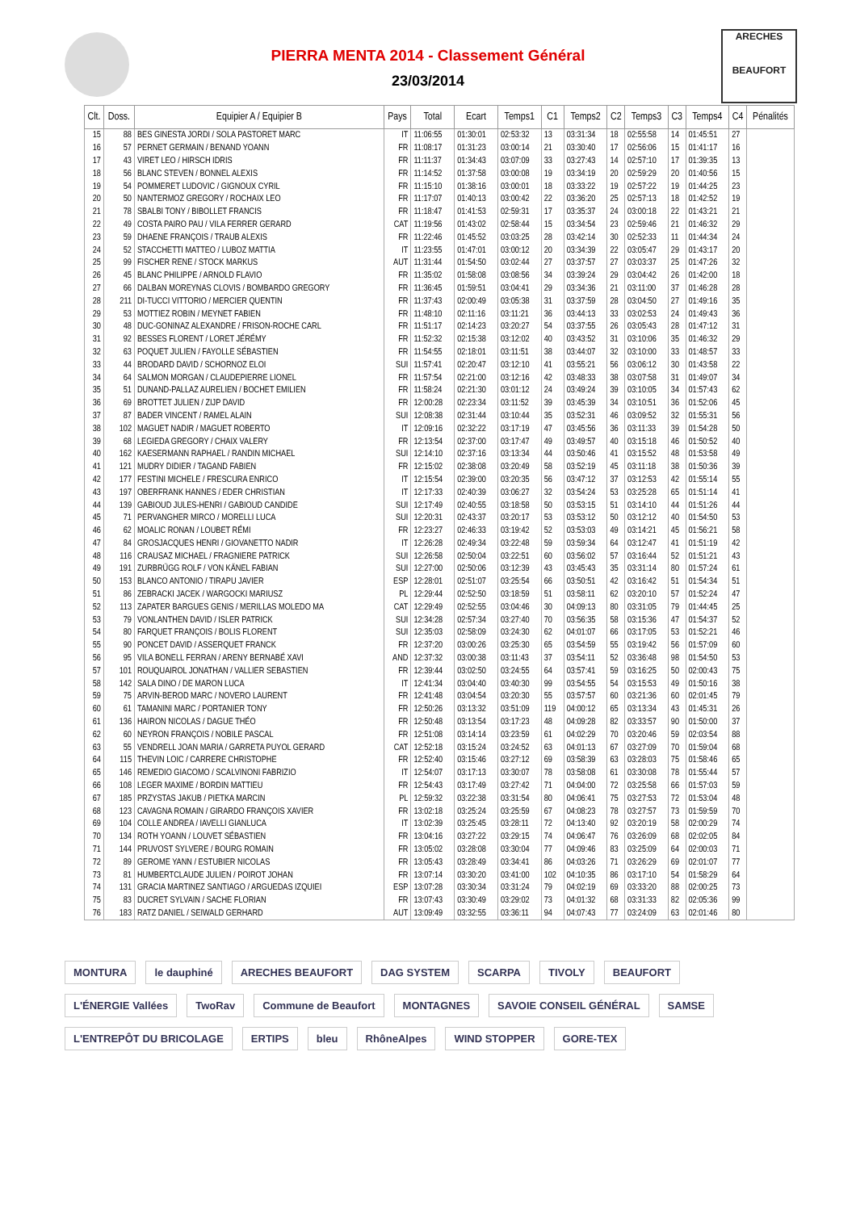ARECHES
BEAUFORT
PIERRA MENTA 2014 - Classement Général
23/03/2014
| Clt. | Doss. | Equipier A / Equipier B | Pays | Total | Ecart | Temps1 | C1 | Temps2 | C2 | Temps3 | C3 | Temps4 | C4 | Pénalités |
| --- | --- | --- | --- | --- | --- | --- | --- | --- | --- | --- | --- | --- | --- | --- |
| 15 | 88 | BES GINESTA JORDI / SOLA PASTORET MARC | IT | 11:06:55 | 01:30:01 | 02:53:32 | 13 | 03:31:34 | 18 | 02:55:58 | 14 | 01:45:51 | 27 | |
| 16 | 57 | PERNET GERMAIN / BENAND YOANN | FR | 11:08:17 | 01:31:23 | 03:00:14 | 21 | 03:30:40 | 17 | 02:56:06 | 15 | 01:41:17 | 16 | |
| 17 | 43 | VIRET LEO / HIRSCH IDRIS | FR | 11:11:37 | 01:34:43 | 03:07:09 | 33 | 03:27:43 | 14 | 02:57:10 | 17 | 01:39:35 | 13 | |
| 18 | 56 | BLANC STEVEN / BONNEL ALEXIS | FR | 11:14:52 | 01:37:58 | 03:00:08 | 19 | 03:34:19 | 20 | 02:59:29 | 20 | 01:40:56 | 15 | |
| 19 | 54 | POMMERET LUDOVIC / GIGNOUX CYRIL | FR | 11:15:10 | 01:38:16 | 03:00:01 | 18 | 03:33:22 | 19 | 02:57:22 | 19 | 01:44:25 | 23 | |
| 20 | 50 | NANTERMOZ GREGORY / ROCHAIX LEO | FR | 11:17:07 | 01:40:13 | 03:00:42 | 22 | 03:36:20 | 25 | 02:57:13 | 18 | 01:42:52 | 19 | |
| 21 | 78 | SBALBI TONY / BIBOLLET FRANCIS | FR | 11:18:47 | 01:41:53 | 02:59:31 | 17 | 03:35:37 | 24 | 03:00:18 | 22 | 01:43:21 | 21 | |
| 22 | 49 | COSTA PAIRO PAU / VILA FERRER GERARD | CAT | 11:19:56 | 01:43:02 | 02:58:44 | 15 | 03:34:54 | 23 | 02:59:46 | 21 | 01:46:32 | 29 | |
| 23 | 59 | DHAENE FRANÇOIS / TRAUB ALEXIS | FR | 11:22:46 | 01:45:52 | 03:03:25 | 28 | 03:42:14 | 30 | 02:52:33 | 11 | 01:44:34 | 24 | |
| 24 | 52 | STACCHETTI MATTEO / LUBOZ MATTIA | IT | 11:23:55 | 01:47:01 | 03:00:12 | 20 | 03:34:39 | 22 | 03:05:47 | 29 | 01:43:17 | 20 | |
| 25 | 99 | FISCHER RENE / STOCK MARKUS | AUT | 11:31:44 | 01:54:50 | 03:02:44 | 27 | 03:37:57 | 27 | 03:03:37 | 25 | 01:47:26 | 32 | |
| 26 | 45 | BLANC PHILIPPE / ARNOLD FLAVIO | FR | 11:35:02 | 01:58:08 | 03:08:56 | 34 | 03:39:24 | 29 | 03:04:42 | 26 | 01:42:00 | 18 | |
| 27 | 66 | DALBAN MOREYNAS CLOVIS / BOMBARDO GREGORY | FR | 11:36:45 | 01:59:51 | 03:04:41 | 29 | 03:34:36 | 21 | 03:11:00 | 37 | 01:46:28 | 28 | |
| 28 | 211 | DI-TUCCI VITTORIO / MERCIER QUENTIN | FR | 11:37:43 | 02:00:49 | 03:05:38 | 31 | 03:37:59 | 28 | 03:04:50 | 27 | 01:49:16 | 35 | |
| 29 | 53 | MOTTIEZ ROBIN / MEYNET FABIEN | FR | 11:48:10 | 02:11:16 | 03:11:21 | 36 | 03:44:13 | 33 | 03:02:53 | 24 | 01:49:43 | 36 | |
| 30 | 48 | DUC-GONINAZ ALEXANDRE / FRISON-ROCHE CARL | FR | 11:51:17 | 02:14:23 | 03:20:27 | 54 | 03:37:55 | 26 | 03:05:43 | 28 | 01:47:12 | 31 | |
| 31 | 92 | BESSES FLORENT / LORET JÉRÉMY | FR | 11:52:32 | 02:15:38 | 03:12:02 | 40 | 03:43:52 | 31 | 03:10:06 | 35 | 01:46:32 | 29 | |
| 32 | 63 | POQUET JULIEN / FAYOLLE SÉBASTIEN | FR | 11:54:55 | 02:18:01 | 03:11:51 | 38 | 03:44:07 | 32 | 03:10:00 | 33 | 01:48:57 | 33 | |
| 33 | 44 | BRODARD DAVID / SCHORNOZ ELOI | SUI | 11:57:41 | 02:20:47 | 03:12:10 | 41 | 03:55:21 | 56 | 03:06:12 | 30 | 01:43:58 | 22 | |
| 34 | 64 | SALMON MORGAN / CLAUDEPIERRE LIONEL | FR | 11:57:54 | 02:21:00 | 03:12:16 | 42 | 03:48:33 | 38 | 03:07:58 | 31 | 01:49:07 | 34 | |
| 35 | 51 | DUNAND-PALLAZ AURELIEN / BOCHET EMILIEN | FR | 11:58:24 | 02:21:30 | 03:01:12 | 24 | 03:49:24 | 39 | 03:10:05 | 34 | 01:57:43 | 62 | |
| 36 | 69 | BROTTET JULIEN / ZIJP DAVID | FR | 12:00:28 | 02:23:34 | 03:11:52 | 39 | 03:45:39 | 34 | 03:10:51 | 36 | 01:52:06 | 45 | |
| 37 | 87 | BADER VINCENT / RAMEL ALAIN | SUI | 12:08:38 | 02:31:44 | 03:10:44 | 35 | 03:52:31 | 46 | 03:09:52 | 32 | 01:55:31 | 56 | |
| 38 | 102 | MAGUET NADIR / MAGUET ROBERTO | IT | 12:09:16 | 02:32:22 | 03:17:19 | 47 | 03:45:56 | 36 | 03:11:33 | 39 | 01:54:28 | 50 | |
| 39 | 68 | LEGIEDA GREGORY / CHAIX VALERY | FR | 12:13:54 | 02:37:00 | 03:17:47 | 49 | 03:49:57 | 40 | 03:15:18 | 46 | 01:50:52 | 40 | |
| 40 | 162 | KAESERMANN RAPHAEL / RANDIN MICHAEL | SUI | 12:14:10 | 02:37:16 | 03:13:34 | 44 | 03:50:46 | 41 | 03:15:52 | 48 | 01:53:58 | 49 | |
| 41 | 121 | MUDRY DIDIER / TAGAND FABIEN | FR | 12:15:02 | 02:38:08 | 03:20:49 | 58 | 03:52:19 | 45 | 03:11:18 | 38 | 01:50:36 | 39 | |
| 42 | 177 | FESTINI MICHELE / FRESCURA ENRICO | IT | 12:15:54 | 02:39:00 | 03:20:35 | 56 | 03:47:12 | 37 | 03:12:53 | 42 | 01:55:14 | 55 | |
| 43 | 197 | OBERFRANK HANNES / EDER CHRISTIAN | IT | 12:17:33 | 02:40:39 | 03:06:27 | 32 | 03:54:24 | 53 | 03:25:28 | 65 | 01:51:14 | 41 | |
| 44 | 139 | GABIOUD JULES-HENRI / GABIOUD CANDIDE | SUI | 12:17:49 | 02:40:55 | 03:18:58 | 50 | 03:53:15 | 51 | 03:14:10 | 44 | 01:51:26 | 44 | |
| 45 | 71 | PERVANGHER MIRCO / MORELLI LUCA | SUI | 12:20:31 | 02:43:37 | 03:20:17 | 53 | 03:53:12 | 50 | 03:12:12 | 40 | 01:54:50 | 53 | |
| 46 | 62 | MOALIC RONAN / LOUBET RÉMI | FR | 12:23:27 | 02:46:33 | 03:19:42 | 52 | 03:53:03 | 49 | 03:14:21 | 45 | 01:56:21 | 58 | |
| 47 | 84 | GROSJACQUES HENRI / GIOVANETTO NADIR | IT | 12:26:28 | 02:49:34 | 03:22:48 | 59 | 03:59:34 | 64 | 03:12:47 | 41 | 01:51:19 | 42 | |
| 48 | 116 | CRAUSAZ MICHAEL / FRAGNIERE PATRICK | SUI | 12:26:58 | 02:50:04 | 03:22:51 | 60 | 03:56:02 | 57 | 03:16:44 | 52 | 01:51:21 | 43 | |
| 49 | 191 | ZURBRÜGG ROLF / VON KÄNEL FABIAN | SUI | 12:27:00 | 02:50:06 | 03:12:39 | 43 | 03:45:43 | 35 | 03:31:14 | 80 | 01:57:24 | 61 | |
| 50 | 153 | BLANCO ANTONIO / TIRAPU JAVIER | ESP | 12:28:01 | 02:51:07 | 03:25:54 | 66 | 03:50:51 | 42 | 03:16:42 | 51 | 01:54:34 | 51 | |
| 51 | 86 | ZEBRACKI JACEK / WARGOCKI MARIUSZ | PL | 12:29:44 | 02:52:50 | 03:18:59 | 51 | 03:58:11 | 62 | 03:20:10 | 57 | 01:52:24 | 47 | |
| 52 | 113 | ZAPATER BARGUES GENIS / MERILLAS MOLEDO MA | CAT | 12:29:49 | 02:52:55 | 03:04:46 | 30 | 04:09:13 | 80 | 03:31:05 | 79 | 01:44:45 | 25 | |
| 53 | 79 | VONLANTHEN DAVID / ISLER PATRICK | SUI | 12:34:28 | 02:57:34 | 03:27:40 | 70 | 03:56:35 | 58 | 03:15:36 | 47 | 01:54:37 | 52 | |
| 54 | 80 | FARQUET FRANÇOIS / BOLIS FLORENT | SUI | 12:35:03 | 02:58:09 | 03:24:30 | 62 | 04:01:07 | 66 | 03:17:05 | 53 | 01:52:21 | 46 | |
| 55 | 90 | PONCET DAVID / ASSERQUET FRANCK | FR | 12:37:20 | 03:00:26 | 03:25:30 | 65 | 03:54:59 | 55 | 03:19:42 | 56 | 01:57:09 | 60 | |
| 56 | 95 | VILA BONELL FERRAN / ARENY BERNABÉ XAVI | AND | 12:37:32 | 03:00:38 | 03:11:43 | 37 | 03:54:11 | 52 | 03:36:48 | 98 | 01:54:50 | 53 | |
| 57 | 101 | ROUQUAIROL JONATHAN / VALLIER SEBASTIEN | FR | 12:39:44 | 03:02:50 | 03:24:55 | 64 | 03:57:41 | 59 | 03:16:25 | 50 | 02:00:43 | 75 | |
| 58 | 142 | SALA DINO / DE MARON LUCA | IT | 12:41:34 | 03:04:40 | 03:40:30 | 99 | 03:54:55 | 54 | 03:15:53 | 49 | 01:50:16 | 38 | |
| 59 | 75 | ARVIN-BEROD MARC / NOVERO LAURENT | FR | 12:41:48 | 03:04:54 | 03:20:30 | 55 | 03:57:57 | 60 | 03:21:36 | 60 | 02:01:45 | 79 | |
| 60 | 61 | TAMANINI MARC / PORTANIER TONY | FR | 12:50:26 | 03:13:32 | 03:51:09 | 119 | 04:00:12 | 65 | 03:13:34 | 43 | 01:45:31 | 26 | |
| 61 | 136 | HAIRON NICOLAS / DAGUE THÉO | FR | 12:50:48 | 03:13:54 | 03:17:23 | 48 | 04:09:28 | 82 | 03:33:57 | 90 | 01:50:00 | 37 | |
| 62 | 60 | NEYRON FRANÇOIS / NOBILE PASCAL | FR | 12:51:08 | 03:14:14 | 03:23:59 | 61 | 04:02:29 | 70 | 03:20:46 | 59 | 02:03:54 | 88 | |
| 63 | 55 | VENDRELL JOAN MARIA / GARRETA PUYOL GERARD | CAT | 12:52:18 | 03:15:24 | 03:24:52 | 63 | 04:01:13 | 67 | 03:27:09 | 70 | 01:59:04 | 68 | |
| 64 | 115 | THEVIN LOIC / CARRERE CHRISTOPHE | FR | 12:52:40 | 03:15:46 | 03:27:12 | 69 | 03:58:39 | 63 | 03:28:03 | 75 | 01:58:46 | 65 | |
| 65 | 146 | REMEDIO GIACOMO / SCALVINONI FABRIZIO | IT | 12:54:07 | 03:17:13 | 03:30:07 | 78 | 03:58:08 | 61 | 03:30:08 | 78 | 01:55:44 | 57 | |
| 66 | 108 | LEGER MAXIME / BORDIN MATTIEU | FR | 12:54:43 | 03:17:49 | 03:27:42 | 71 | 04:04:00 | 72 | 03:25:58 | 66 | 01:57:03 | 59 | |
| 67 | 185 | PRZYSTAS JAKUB / PIETKA MARCIN | PL | 12:59:32 | 03:22:38 | 03:31:54 | 80 | 04:06:41 | 75 | 03:27:53 | 72 | 01:53:04 | 48 | |
| 68 | 123 | CAVAGNA ROMAIN / GIRARDO FRANÇOIS XAVIER | FR | 13:02:18 | 03:25:24 | 03:25:59 | 67 | 04:08:23 | 78 | 03:27:57 | 73 | 01:59:59 | 70 | |
| 69 | 104 | COLLE ANDREA / IAVELLI GIANLUCA | IT | 13:02:39 | 03:25:45 | 03:28:11 | 72 | 04:13:40 | 92 | 03:20:19 | 58 | 02:00:29 | 74 | |
| 70 | 134 | ROTH YOANN / LOUVET SÉBASTIEN | FR | 13:04:16 | 03:27:22 | 03:29:15 | 74 | 04:06:47 | 76 | 03:26:09 | 68 | 02:02:05 | 84 | |
| 71 | 144 | PRUVOST SYLVERE / BOURG ROMAIN | FR | 13:05:02 | 03:28:08 | 03:30:04 | 77 | 04:09:46 | 83 | 03:25:09 | 64 | 02:00:03 | 71 | |
| 72 | 89 | GEROME YANN / ESTUBIER NICOLAS | FR | 13:05:43 | 03:28:49 | 03:34:41 | 86 | 04:03:26 | 71 | 03:26:29 | 69 | 02:01:07 | 77 | |
| 73 | 81 | HUMBERTCLAUDE JULIEN / POIROT JOHAN | FR | 13:07:14 | 03:30:20 | 03:41:00 | 102 | 04:10:35 | 86 | 03:17:10 | 54 | 01:58:29 | 64 | |
| 74 | 131 | GRACIA MARTINEZ SANTIAGO / ARGUEDAS IZQUIEI | ESP | 13:07:28 | 03:30:34 | 03:31:24 | 79 | 04:02:19 | 69 | 03:33:20 | 88 | 02:00:25 | 73 | |
| 75 | 83 | DUCRET SYLVAIN / SACHE FLORIAN | FR | 13:07:43 | 03:30:49 | 03:29:02 | 73 | 04:01:32 | 68 | 03:31:33 | 82 | 02:05:36 | 99 | |
| 76 | 183 | RATZ DANIEL / SEIWALD GERHARD | AUT | 13:09:49 | 03:32:55 | 03:36:11 | 94 | 04:07:43 | 77 | 03:24:09 | 63 | 02:01:46 | 80 | |
MONTURA le dauphiné ARECHES BEAUFORT DAG SYSTEM SCARPA TIVOLY BEAUFORT L'ÉNERGIE Vallées TwoRav Commune de Beaufort MONTAGNES SAVOIE CONSEIL GÉNÉRAL SAMSE L'ENTREPÔT DU BRICOLAGE ERTIPS bleu RhôneAlpes WIND STOPPER GORE-TEX